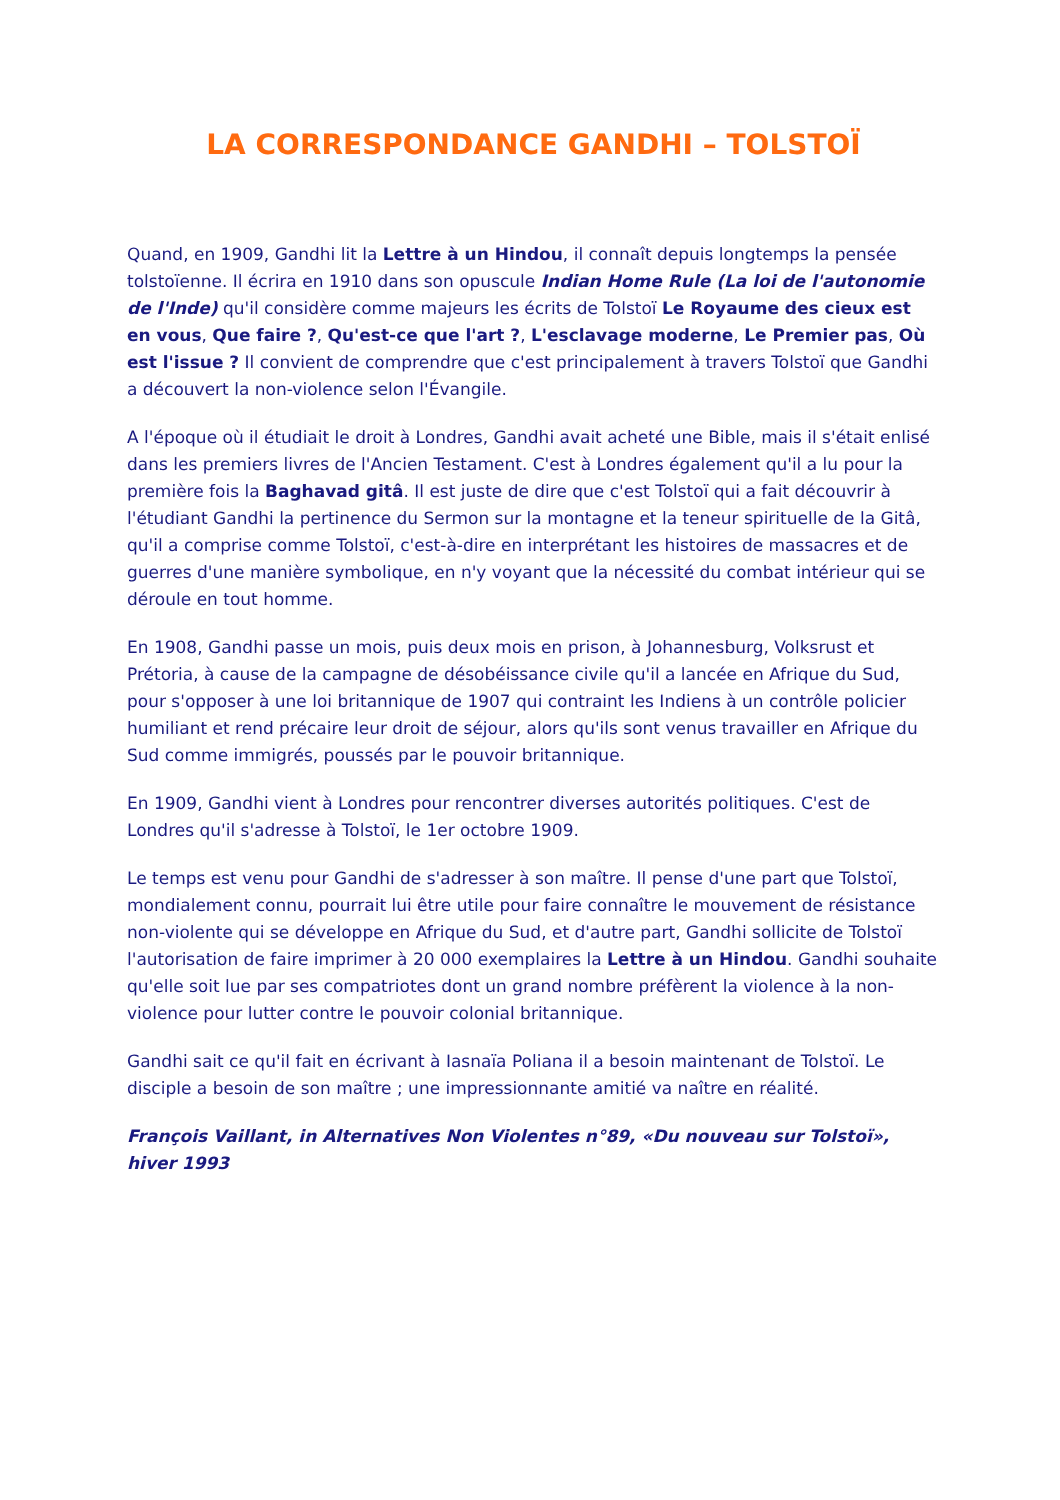LA CORRESPONDANCE GANDHI – TOLSTOÏ
Quand, en 1909, Gandhi lit la Lettre à un Hindou, il connaît depuis longtemps la pensée tolstoïenne. Il écrira en 1910 dans son opuscule Indian Home Rule (La loi de l'autonomie de l'Inde) qu'il considère comme majeurs les écrits de Tolstoï Le Royaume des cieux est en vous, Que faire ?, Qu'est-ce que l'art ?, L'esclavage moderne, Le Premier pas, Où est l'issue ? Il convient de comprendre que c'est principalement à travers Tolstoï que Gandhi a découvert la non-violence selon l'Évangile.
A l'époque où il étudiait le droit à Londres, Gandhi avait acheté une Bible, mais il s'était enlisé dans les premiers livres de l'Ancien Testament. C'est à Londres également qu'il a lu pour la première fois la Baghavad gitâ. Il est juste de dire que c'est Tolstoï qui a fait découvrir à l'étudiant Gandhi la pertinence du Sermon sur la montagne et la teneur spirituelle de la Gitâ, qu'il a comprise comme Tolstoï, c'est-à-dire en interprétant les histoires de massacres et de guerres d'une manière symbolique, en n'y voyant que la nécessité du combat intérieur qui se déroule en tout homme.
En 1908, Gandhi passe un mois, puis deux mois en prison, à Johannesburg, Volksrust et Prétoria, à cause de la campagne de désobéissance civile qu'il a lancée en Afrique du Sud, pour s'opposer à une loi britannique de 1907 qui contraint les Indiens à un contrôle policier humiliant et rend précaire leur droit de séjour, alors qu'ils sont venus travailler en Afrique du Sud comme immigrés, poussés par le pouvoir britannique.
En 1909, Gandhi vient à Londres pour rencontrer diverses autorités politiques. C'est de Londres qu'il s'adresse à Tolstoï, le 1er octobre 1909.
Le temps est venu pour Gandhi de s'adresser à son maître. Il pense d'une part que Tolstoï, mondialement connu, pourrait lui être utile pour faire connaître le mouvement de résistance non-violente qui se développe en Afrique du Sud, et d'autre part, Gandhi sollicite de Tolstoï l'autorisation de faire imprimer à 20 000 exemplaires la Lettre à un Hindou. Gandhi souhaite qu'elle soit lue par ses compatriotes dont un grand nombre préfèrent la violence à la non-violence pour lutter contre le pouvoir colonial britannique.
Gandhi sait ce qu'il fait en écrivant à Iasnaïa Poliana il a besoin maintenant de Tolstoï. Le disciple a besoin de son maître ; une impressionnante amitié va naître en réalité.
François Vaillant, in Alternatives Non Violentes n°89, «Du nouveau sur Tolstoï», hiver 1993